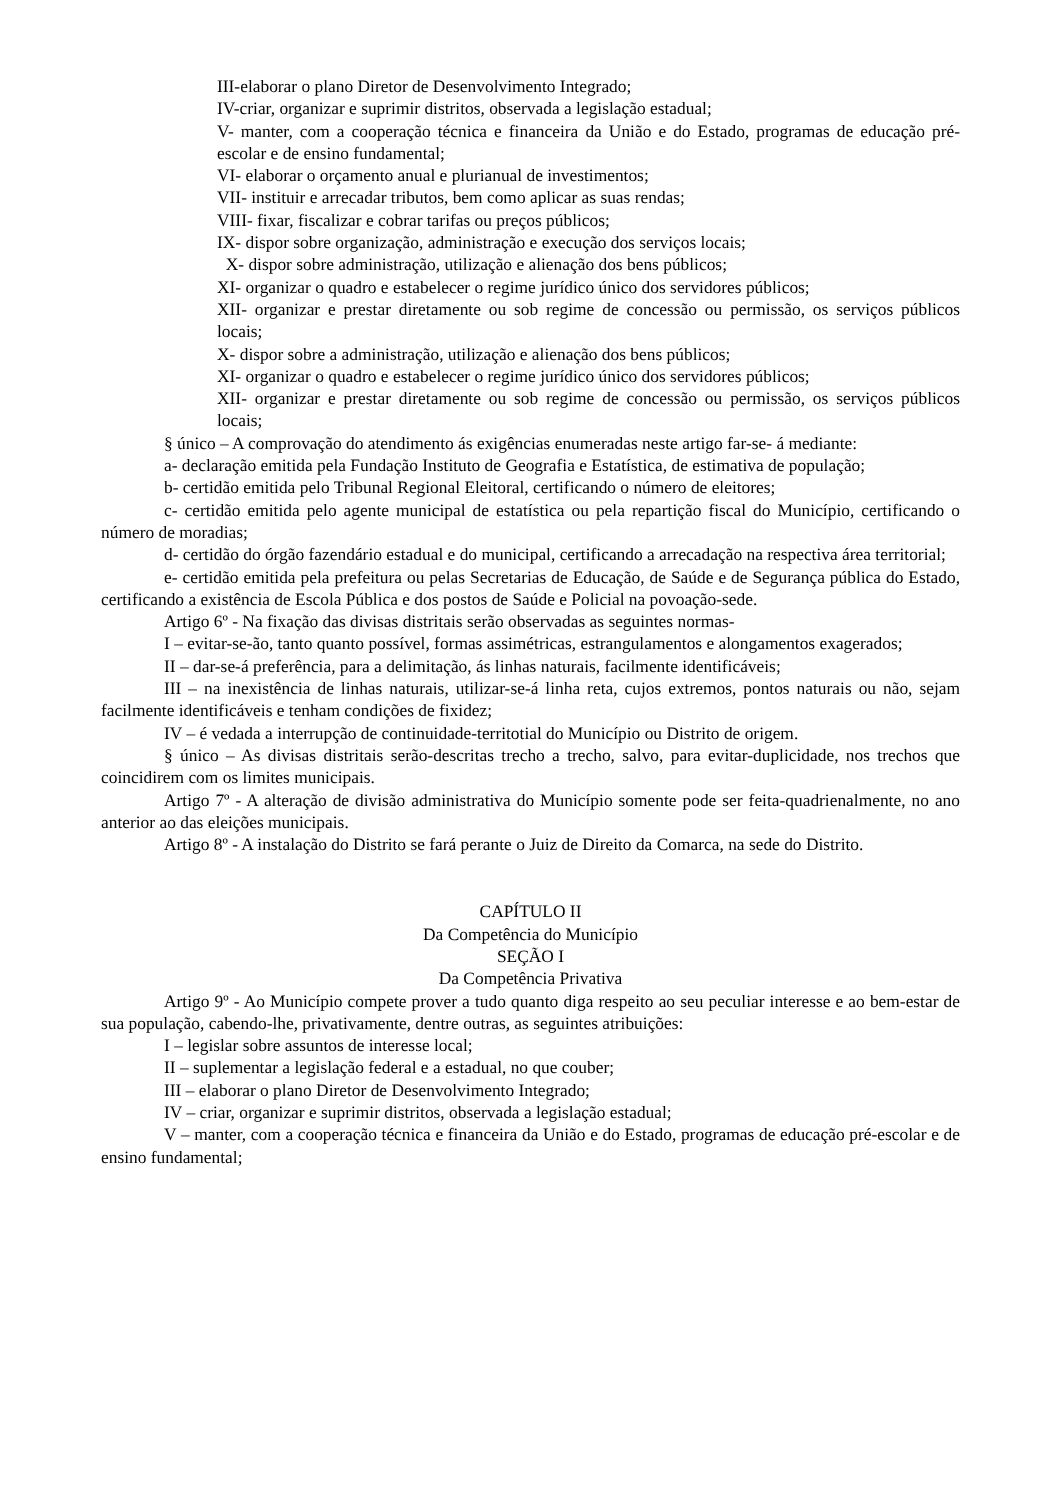III-elaborar o plano Diretor de Desenvolvimento Integrado;
IV-criar, organizar e suprimir distritos, observada a legislação estadual;
V- manter, com a cooperação técnica e financeira da União e do Estado, programas de educação pré-escolar e de ensino fundamental;
VI- elaborar o orçamento anual e plurianual de investimentos;
VII- instituir e arrecadar tributos, bem como aplicar as suas rendas;
VIII- fixar, fiscalizar e cobrar tarifas ou preços públicos;
IX- dispor sobre organização, administração e execução dos serviços locais;
X- dispor sobre administração, utilização e alienação dos bens públicos;
XI- organizar o quadro e estabelecer o regime jurídico único dos servidores públicos;
XII- organizar e prestar diretamente ou sob regime de concessão ou permissão, os serviços públicos locais;
X- dispor sobre a administração, utilização e alienação dos bens públicos;
XI- organizar o quadro e estabelecer o regime jurídico único dos servidores públicos;
XII- organizar e prestar diretamente ou sob regime de concessão ou permissão, os serviços públicos locais;
§ único – A comprovação do atendimento ás exigências enumeradas neste artigo far-se- á mediante:
a- declaração emitida pela Fundação Instituto de Geografia e Estatística, de estimativa de população;
b- certidão emitida pelo Tribunal Regional Eleitoral, certificando o número de eleitores;
c- certidão emitida pelo agente municipal de estatística ou pela repartição fiscal do Município, certificando o número de moradias;
d- certidão do órgão fazendário estadual e do municipal, certificando a arrecadação na respectiva área territorial;
e- certidão emitida pela prefeitura ou pelas Secretarias de Educação, de Saúde e de Segurança pública do Estado, certificando a existência de Escola Pública e dos postos de Saúde e Policial na povoação-sede.
Artigo 6º - Na fixação das divisas distritais serão observadas as seguintes normas-
I – evitar-se-ão, tanto quanto possível, formas assimétricas, estrangulamentos e alongamentos exagerados;
II – dar-se-á preferência, para a delimitação, ás linhas naturais, facilmente identificáveis;
III – na inexistência de linhas naturais, utilizar-se-á linha reta, cujos extremos, pontos naturais ou não, sejam facilmente identificáveis e tenham condições de fixidez;
IV – é vedada a interrupção de continuidade-territotial do Município ou Distrito de origem.
§ único – As divisas distritais serão-descritas trecho a trecho, salvo, para evitar-duplicidade, nos trechos que coincidirem com os limites municipais.
Artigo 7º - A alteração de divisão administrativa do Município somente pode ser feita-quadrienalmente, no ano anterior ao das eleições municipais.
Artigo 8º - A instalação do Distrito se fará perante o Juiz de Direito da Comarca, na sede do Distrito.
CAPÍTULO II
Da Competência do Município
SEÇÃO I
Da Competência Privativa
Artigo 9º - Ao Município compete prover a tudo quanto diga respeito ao seu peculiar interesse e ao bem-estar de sua população, cabendo-lhe, privativamente, dentre outras, as seguintes atribuições:
I – legislar sobre assuntos de interesse local;
II – suplementar a legislação federal e a estadual, no que couber;
III – elaborar o plano Diretor de Desenvolvimento Integrado;
IV – criar, organizar e suprimir distritos, observada a legislação estadual;
V – manter, com a cooperação técnica e financeira da União e do Estado, programas de educação pré-escolar e de ensino fundamental;